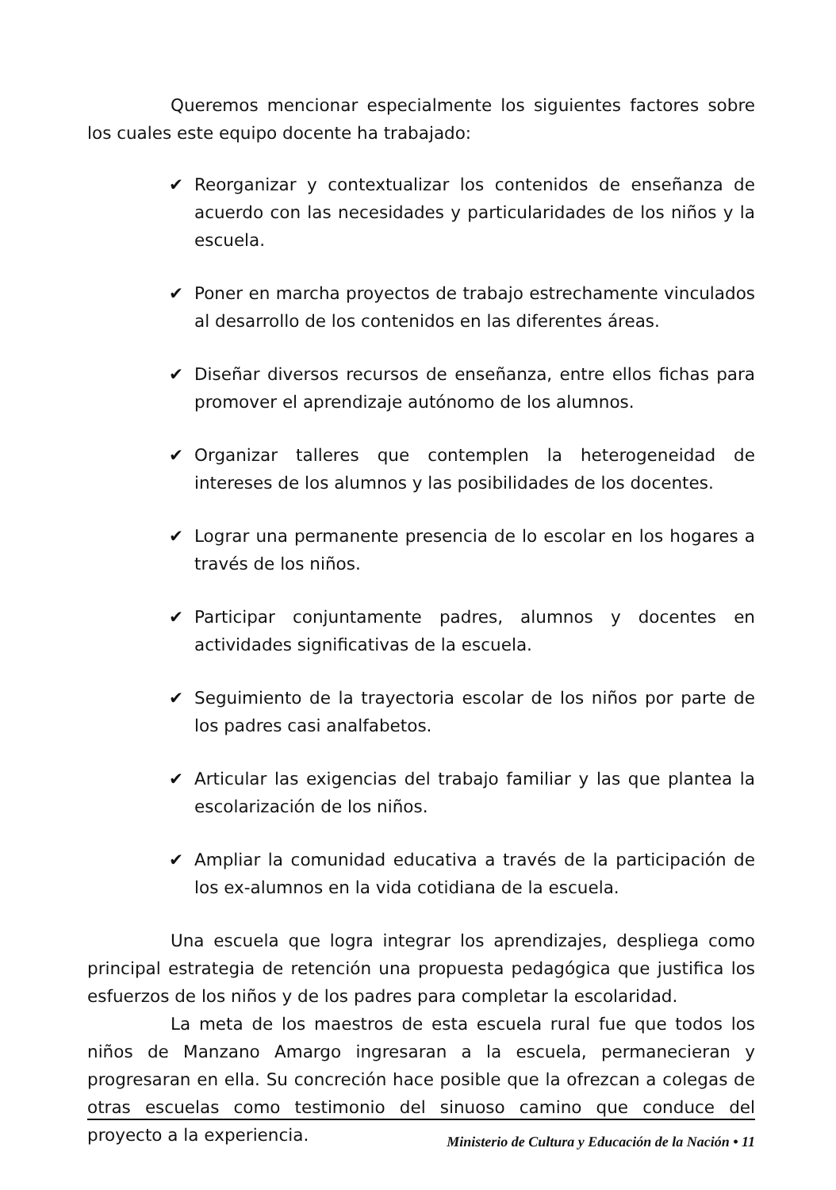Queremos mencionar especialmente los siguientes factores sobre los cuales este equipo docente ha trabajado:
✔ Reorganizar y contextualizar los contenidos de enseñanza de acuerdo con las necesidades y particularidades de los niños y la escuela.
✔ Poner en marcha proyectos de trabajo estrechamente vinculados al desarrollo de los contenidos en las diferentes áreas.
✔ Diseñar diversos recursos de enseñanza, entre ellos fichas para promover el aprendizaje autónomo de los alumnos.
✔ Organizar talleres que contemplen la heterogeneidad de intereses de los alumnos y las posibilidades de los docentes.
✔ Lograr una permanente presencia de lo escolar en los hogares a través de los niños.
✔ Participar conjuntamente padres, alumnos y docentes en actividades significativas de la escuela.
✔ Seguimiento de la trayectoria escolar de los niños por parte de los padres casi analfabetos.
✔ Articular las exigencias del trabajo familiar y las que plantea la escolarización de los niños.
✔ Ampliar la comunidad educativa a través de la participación de los ex-alumnos en la vida cotidiana de la escuela.
Una escuela que logra integrar los aprendizajes, despliega como principal estrategia de retención una propuesta pedagógica que justifica los esfuerzos de los niños y de los padres para completar la escolaridad.
La meta de los maestros de esta escuela rural fue que todos los niños de Manzano Amargo ingresaran a la escuela, permanecieran y progresaran en ella. Su concreción hace posible que la ofrezcan a colegas de otras escuelas como testimonio del sinuoso camino que conduce del proyecto a la experiencia.
Ministerio de Cultura y Educación de la Nación • 11